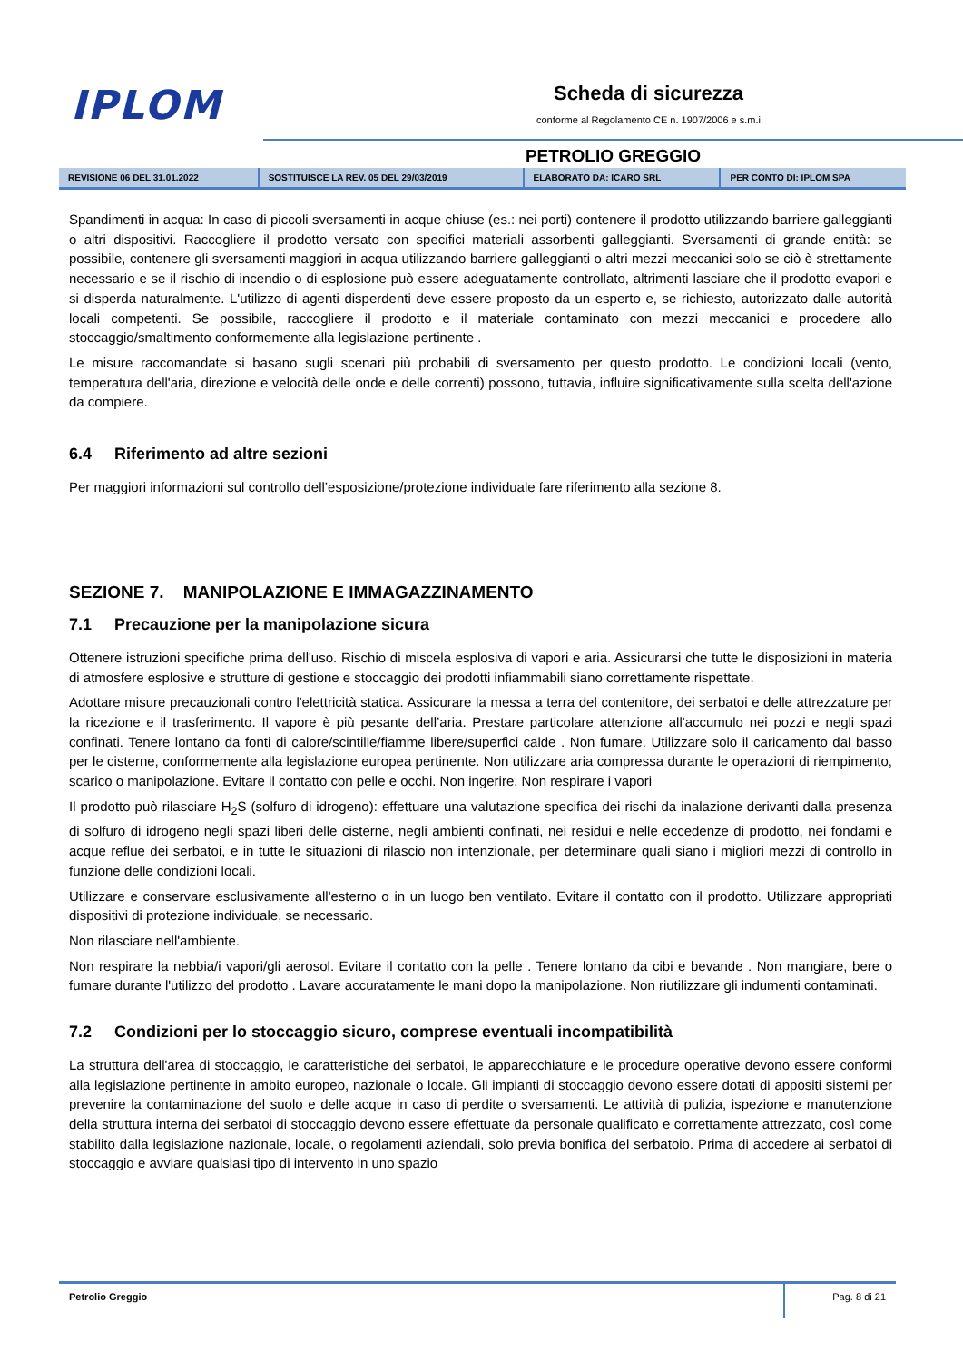IPLOM
Scheda di sicurezza
conforme al Regolamento CE n. 1907/2006 e s.m.i
PETROLIO GREGGIO
| REVISIONE 06 DEL 31.01.2022 | SOSTITUISCE LA REV. 05 DEL 29/03/2019 | ELABORATO DA: ICARO SRL | PER CONTO DI: IPLOM SPA |
Spandimenti in acqua: In caso di piccoli sversamenti in acque chiuse (es.: nei porti) contenere il prodotto utilizzando barriere galleggianti o altri dispositivi. Raccogliere il prodotto versato con specifici materiali assorbenti galleggianti. Sversamenti di grande entità: se possibile, contenere gli sversamenti maggiori in acqua utilizzando barriere galleggianti o altri mezzi meccanici solo se ciò è strettamente necessario e se il rischio di incendio o di esplosione può essere adeguatamente controllato, altrimenti lasciare che il prodotto evapori e si disperda naturalmente. L'utilizzo di agenti disperdenti deve essere proposto da un esperto e, se richiesto, autorizzato dalle autorità locali competenti. Se possibile, raccogliere il prodotto e il materiale contaminato con mezzi meccanici e procedere allo stoccaggio/smaltimento conformemente alla legislazione pertinente .
Le misure raccomandate si basano sugli scenari più probabili di sversamento per questo prodotto. Le condizioni locali (vento, temperatura dell'aria, direzione e velocità delle onde e delle correnti) possono, tuttavia, influire significativamente sulla scelta dell'azione da compiere.
6.4 Riferimento ad altre sezioni
Per maggiori informazioni sul controllo dell’esposizione/protezione individuale fare riferimento alla sezione 8.
SEZIONE 7. MANIPOLAZIONE E IMMAGAZZINAMENTO
7.1 Precauzione per la manipolazione sicura
Ottenere istruzioni specifiche prima dell'uso. Rischio di miscela esplosiva di vapori e aria. Assicurarsi che tutte le disposizioni in materia di atmosfere esplosive e strutture di gestione e stoccaggio dei prodotti infiammabili siano correttamente rispettate.
Adottare misure precauzionali contro l'elettricità statica. Assicurare la messa a terra del contenitore, dei serbatoi e delle attrezzature per la ricezione e il trasferimento. Il vapore è più pesante dell’aria. Prestare particolare attenzione all'accumulo nei pozzi e negli spazi confinati. Tenere lontano da fonti di calore/scintille/fiamme libere/superfici calde . Non fumare. Utilizzare solo il caricamento dal basso per le cisterne, conformemente alla legislazione europea pertinente. Non utilizzare aria compressa durante le operazioni di riempimento, scarico o manipolazione. Evitare il contatto con pelle e occhi. Non ingerire. Non respirare i vapori
Il prodotto può rilasciare H<sub>2</sub>S (solfuro di idrogeno): effettuare una valutazione specifica dei rischi da inalazione derivanti dalla presenza di solfuro di idrogeno negli spazi liberi delle cisterne, negli ambienti confinati, nei residui e nelle eccedenze di prodotto, nei fondami e acque reflue dei serbatoi, e in tutte le situazioni di rilascio non intenzionale, per determinare quali siano i migliori mezzi di controllo in funzione delle condizioni locali.
Utilizzare e conservare esclusivamente all'esterno o in un luogo ben ventilato. Evitare il contatto con il prodotto. Utilizzare appropriati dispositivi di protezione individuale, se necessario.
Non rilasciare nell'ambiente.
Non respirare la nebbia/i vapori/gli aerosol. Evitare il contatto con la pelle . Tenere lontano da cibi e bevande . Non mangiare, bere o fumare durante l'utilizzo del prodotto . Lavare accuratamente le mani dopo la manipolazione. Non riutilizzare gli indumenti contaminati.
7.2 Condizioni per lo stoccaggio sicuro, comprese eventuali incompatibilità
La struttura dell'area di stoccaggio, le caratteristiche dei serbatoi, le apparecchiature e le procedure operative devono essere conformi alla legislazione pertinente in ambito europeo, nazionale o locale. Gli impianti di stoccaggio devono essere dotati di appositi sistemi per prevenire la contaminazione del suolo e delle acque in caso di perdite o sversamenti. Le attività di pulizia, ispezione e manutenzione della struttura interna dei serbatoi di stoccaggio devono essere effettuate da personale qualificato e correttamente attrezzato, così come stabilito dalla legislazione nazionale, locale, o regolamenti aziendali, solo previa bonifica del serbatoio. Prima di accedere ai serbatoi di stoccaggio e avviare qualsiasi tipo di intervento in uno spazio
Petrolio Greggio
Pag. 8 di 21